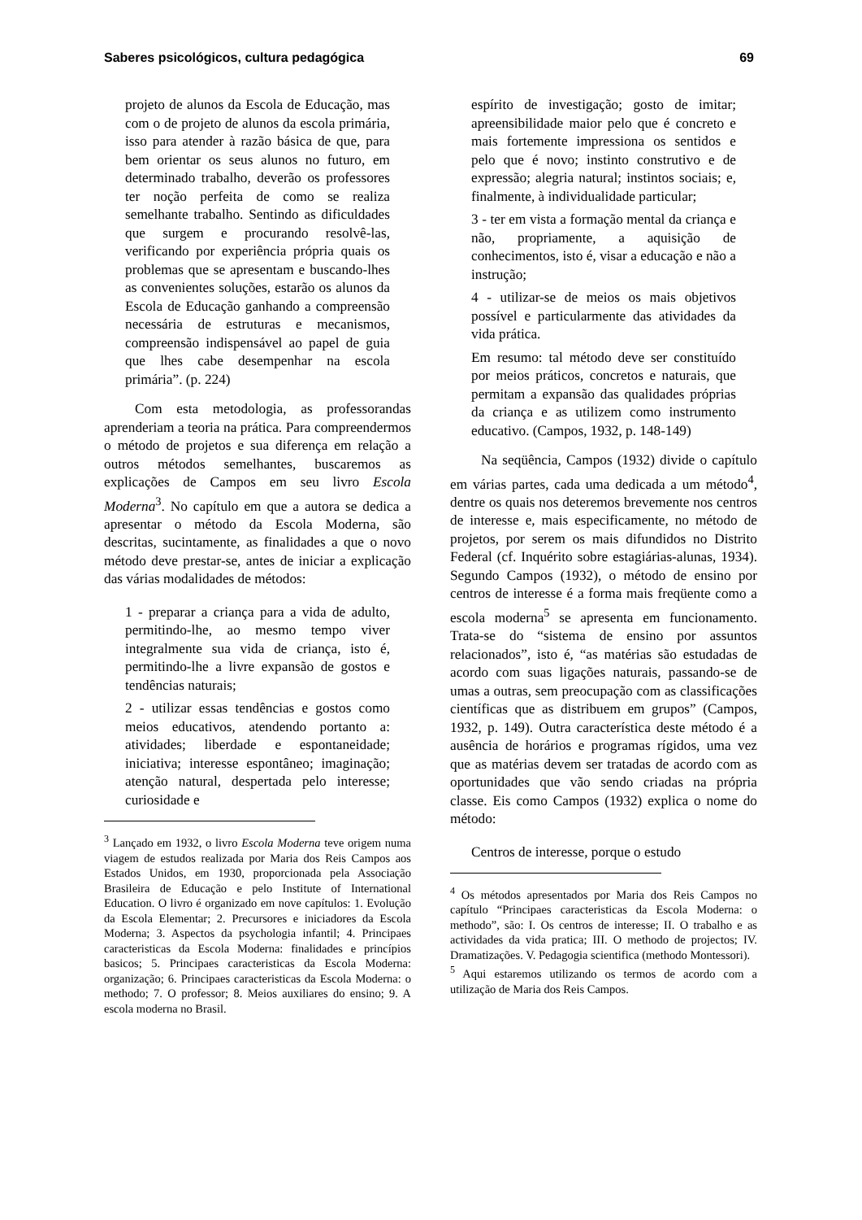Saberes psicológicos, cultura pedagógica 69
projeto de alunos da Escola de Educação, mas com o de projeto de alunos da escola primária, isso para atender à razão básica de que, para bem orientar os seus alunos no futuro, em determinado trabalho, deverão os professores ter noção perfeita de como se realiza semelhante trabalho. Sentindo as dificuldades que surgem e procurando resolvê-las, verificando por experiência própria quais os problemas que se apresentam e buscando-lhes as convenientes soluções, estarão os alunos da Escola de Educação ganhando a compreensão necessária de estruturas e mecanismos, compreensão indispensável ao papel de guia que lhes cabe desempenhar na escola primária”. (p. 224)
Com esta metodologia, as professorandas aprenderiam a teoria na prática. Para compreendermos o método de projetos e sua diferença em relação a outros métodos semelhantes, buscaremos as explicações de Campos em seu livro Escola Moderna<sup>3</sup>. No capítulo em que a autora se dedica a apresentar o método da Escola Moderna, são descritas, sucintamente, as finalidades a que o novo método deve prestar-se, antes de iniciar a explicação das várias modalidades de métodos:
1 - preparar a criança para a vida de adulto, permitindo-lhe, ao mesmo tempo viver integralmente sua vida de criança, isto é, permitindo-lhe a livre expansão de gostos e tendências naturais;
2 - utilizar essas tendências e gostos como meios educativos, atendendo portanto a: atividades; liberdade e espontaneidade; iniciativa; interesse espontâneo; imaginação; atenção natural, despertada pelo interesse; curiosidade e
<sup>3</sup> Lançado em 1932, o livro Escola Moderna teve origem numa viagem de estudos realizada por Maria dos Reis Campos aos Estados Unidos, em 1930, proporcionada pela Associação Brasileira de Educação e pelo Institute of International Education. O livro é organizado em nove capítulos: 1. Evolução da Escola Elementar; 2. Precursores e iniciadores da Escola Moderna; 3. Aspectos da psychologia infantil; 4. Principaes caracteristicas da Escola Moderna: finalidades e princípios basicos; 5. Principaes caracteristicas da Escola Moderna: organização; 6. Principaes caracteristicas da Escola Moderna: o methodo; 7. O professor; 8. Meios auxiliares do ensino; 9. A escola moderna no Brasil.
espírito de investigação; gosto de imitar; apreensibilidade maior pelo que é concreto e mais fortemente impressiona os sentidos e pelo que é novo; instinto construtivo e de expressão; alegria natural; instintos sociais; e, finalmente, à individualidade particular;
3 - ter em vista a formação mental da criança e não, propriamente, a aquisição de conhecimentos, isto é, visar a educação e não a instrução;
4 - utilizar-se de meios os mais objetivos possível e particularmente das atividades da vida prática.
Em resumo: tal método deve ser constituído por meios práticos, concretos e naturais, que permitam a expansão das qualidades próprias da criança e as utilizem como instrumento educativo. (Campos, 1932, p. 148-149)
Na seqüência, Campos (1932) divide o capítulo em várias partes, cada uma dedicada a um método<sup>4</sup>, dentre os quais nos deteremos brevemente nos centros de interesse e, mais especificamente, no método de projetos, por serem os mais difundidos no Distrito Federal (cf. Inquérito sobre estagiárias-alunas, 1934). Segundo Campos (1932), o método de ensino por centros de interesse é a forma mais freqüente como a escola moderna<sup>5</sup> se apresenta em funcionamento. Trata-se do “sistema de ensino por assuntos relacionados”, isto é, “as matérias são estudadas de acordo com suas ligações naturais, passando-se de umas a outras, sem preocupação com as classificações científicas que as distribuem em grupos” (Campos, 1932, p. 149). Outra característica deste método é a ausência de horários e programas rígidos, uma vez que as matérias devem ser tratadas de acordo com as oportunidades que vão sendo criadas na própria classe. Eis como Campos (1932) explica o nome do método:
Centros de interesse, porque o estudo
<sup>4</sup> Os métodos apresentados por Maria dos Reis Campos no capítulo “Principaes caracteristicas da Escola Moderna: o methodo”, são: I. Os centros de interesse; II. O trabalho e as actividades da vida pratica; III. O methodo de projectos; IV. Dramatizações. V. Pedagogia scientifica (methodo Montessori).
<sup>5</sup> Aqui estaremos utilizando os termos de acordo com a utilização de Maria dos Reis Campos.